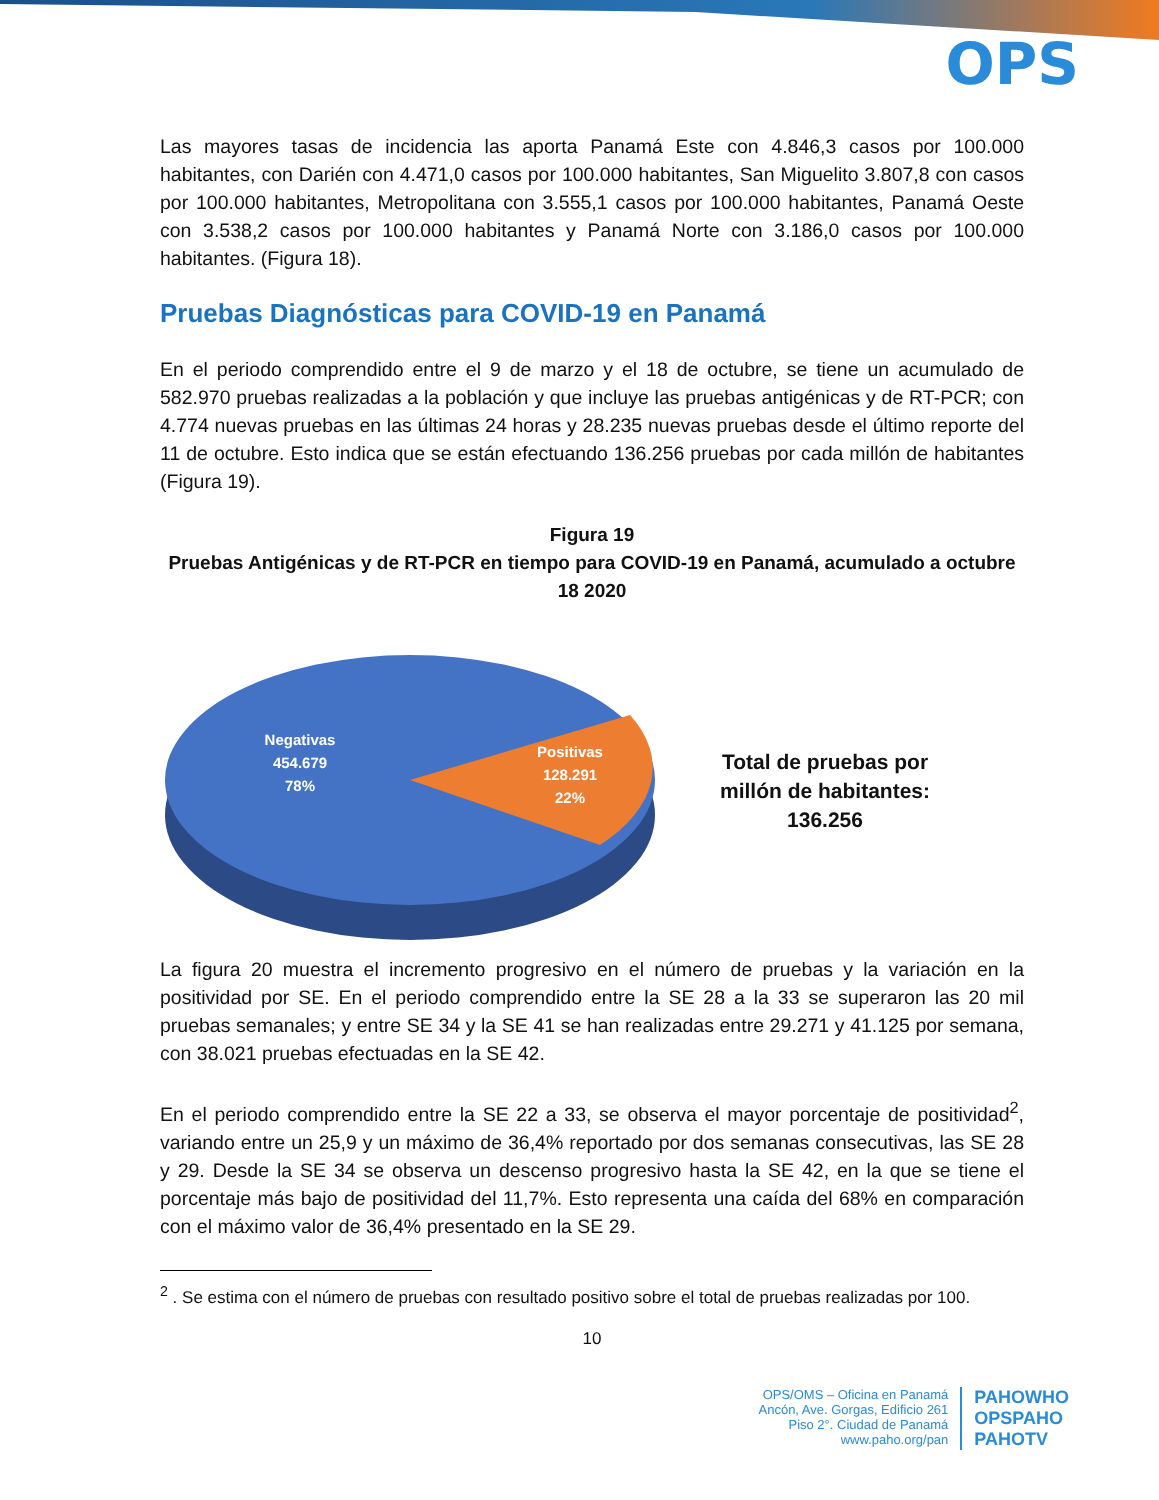OPS
Las mayores tasas de incidencia las aporta Panamá Este con 4.846,3 casos por 100.000 habitantes, con Darién con 4.471,0 casos por 100.000 habitantes, San Miguelito 3.807,8 con casos por 100.000 habitantes, Metropolitana con 3.555,1 casos por 100.000 habitantes, Panamá Oeste con 3.538,2 casos por 100.000 habitantes y Panamá Norte con 3.186,0 casos por 100.000 habitantes. (Figura 18).
Pruebas Diagnósticas para COVID-19 en Panamá
En el periodo comprendido entre el 9 de marzo y el 18 de octubre, se tiene un acumulado de 582.970 pruebas realizadas a la población y que incluye las pruebas antigénicas y de RT-PCR; con 4.774 nuevas pruebas en las últimas 24 horas y 28.235 nuevas pruebas desde el último reporte del 11 de octubre. Esto indica que se están efectuando 136.256 pruebas por cada millón de habitantes (Figura 19).
Figura 19
Pruebas Antigénicas y de RT-PCR en tiempo para COVID-19 en Panamá, acumulado a octubre 18 2020
Negativas
454.679
78%
Positivas
128.291
22%
Total de pruebas por
millón de habitantes:
136.256
La figura 20 muestra el incremento progresivo en el número de pruebas y la variación en la positividad por SE. En el periodo comprendido entre la SE 28 a la 33 se superaron las 20 mil pruebas semanales; y entre SE 34 y la SE 41 se han realizadas entre 29.271 y 41.125 por semana, con 38.021 pruebas efectuadas en la SE 42.
En el periodo comprendido entre la SE 22 a 33, se observa el mayor porcentaje de positividad<sup>2</sup>, variando entre un 25,9 y un máximo de 36,4% reportado por dos semanas consecutivas, las SE 28 y 29. Desde la SE 34 se observa un descenso progresivo hasta la SE 42, en la que se tiene el porcentaje más bajo de positividad del 11,7%. Esto representa una caída del 68% en comparación con el máximo valor de 36,4% presentado en la SE 29.
<sup>2</sup> . Se estima con el número de pruebas con resultado positivo sobre el total de pruebas realizadas por 100.
10
OPS/OMS – Oficina en Panamá
Ancón, Ave. Gorgas, Edificio 261
Piso 2°. Ciudad de Panamá
www.paho.org/pan
PAHOWHO
OPSPAHO
PAHOTV